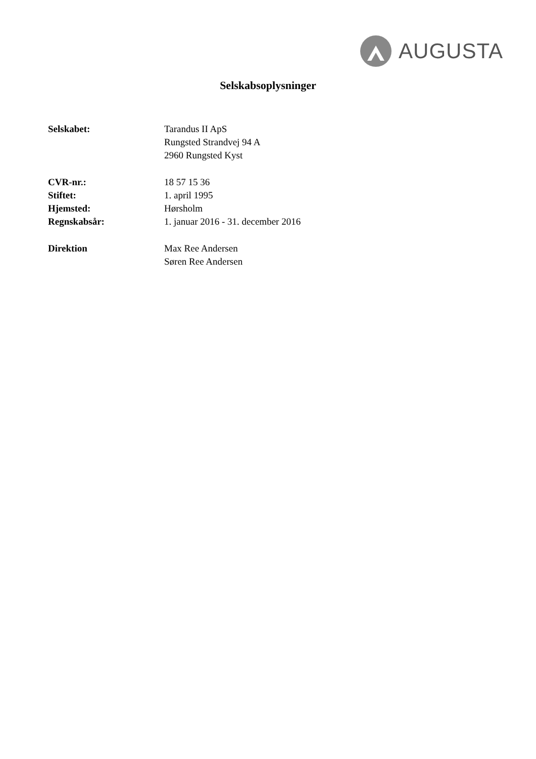AUGUSTA
Selskabsoplysninger
Selskabet: Tarandus II ApS
Rungsted Strandvej 94 A
2960 Rungsted Kyst
CVR-nr.: 18 57 15 36
Stiftet: 1. april 1995
Hjemsted: Hørsholm
Regnskabsår: 1. januar 2016 - 31. december 2016
Direktion Max Ree Andersen
Søren Ree Andersen